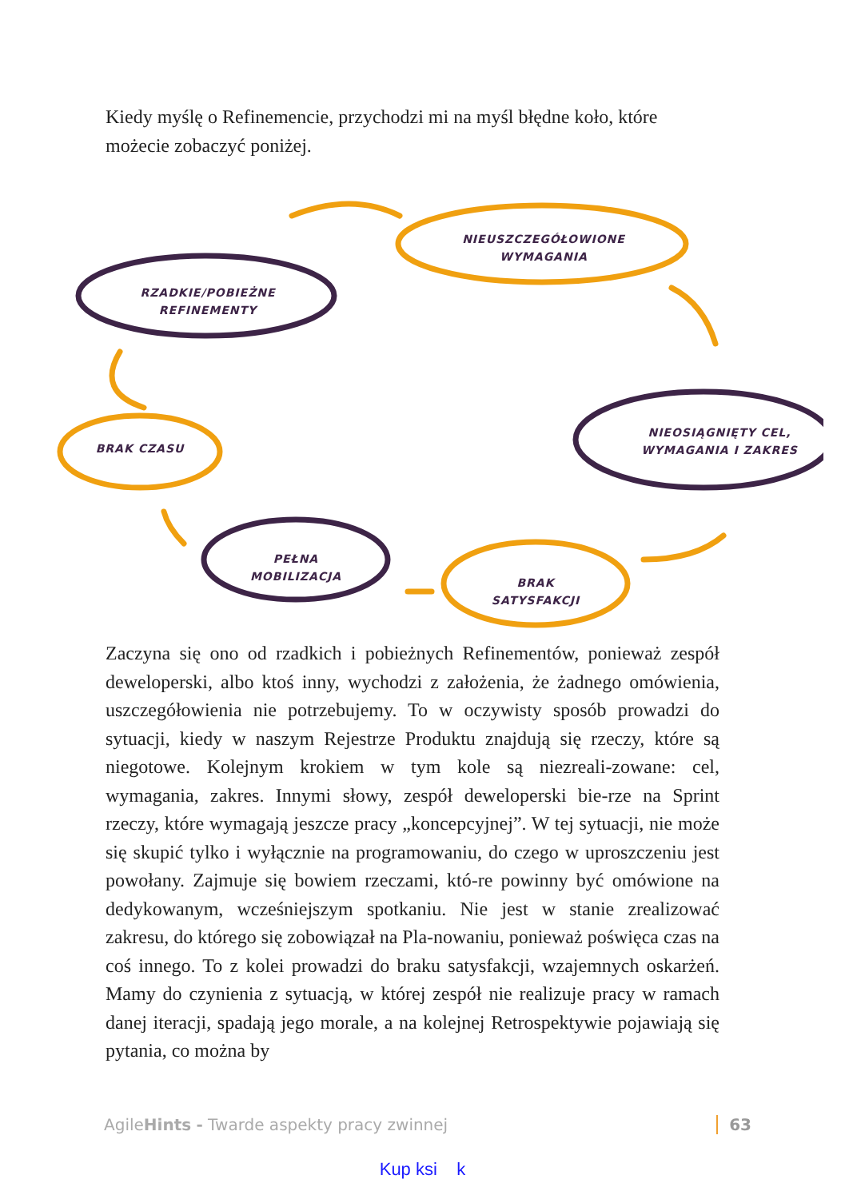Kiedy myślę o Refinemencie, przychodzi mi na myśl błędne koło, które możecie zobaczyć poniżej.
NIEUSZCZEGÓŁOWIONE
WYMAGANIA
RZADKIE/POBIEŻNE
REFINEMENTY
NIEOSIĄGNIĘTY CEL,
WYMAGANIA I ZAKRES
BRAK CZASU
PEŁNA
MOBILIZACJA
BRAK
SATYSFAKCJI
Zaczyna się ono od rzadkich i pobieżnych Refinementów, ponieważ zespół deweloperski, albo ktoś inny, wychodzi z założenia, że żadnego omówienia, uszczegółowienia nie potrzebujemy. To w oczywisty sposób prowadzi do sytuacji, kiedy w naszym Rejestrze Produktu znajdują się rzeczy, które są niegotowe. Kolejnym krokiem w tym kole są niezreali-zowane: cel, wymagania, zakres. Innymi słowy, zespół deweloperski bie-rze na Sprint rzeczy, które wymagają jeszcze pracy „koncepcyjnej”. W tej sytuacji, nie może się skupić tylko i wyłącznie na programowaniu, do czego w uproszczeniu jest powołany. Zajmuje się bowiem rzeczami, któ-re powinny być omówione na dedykowanym, wcześniejszym spotkaniu. Nie jest w stanie zrealizować zakresu, do którego się zobowiązał na Pla-nowaniu, ponieważ poświęca czas na coś innego. To z kolei prowadzi do braku satysfakcji, wzajemnych oskarżeń. Mamy do czynienia z sytuacją, w której zespół nie realizuje pracy w ramach danej iteracji, spadają jego morale, a na kolejnej Retrospektywie pojawiają się pytania, co można by
AgileHints - Twarde aspekty pracy zwinnej 63
Kup ksi k